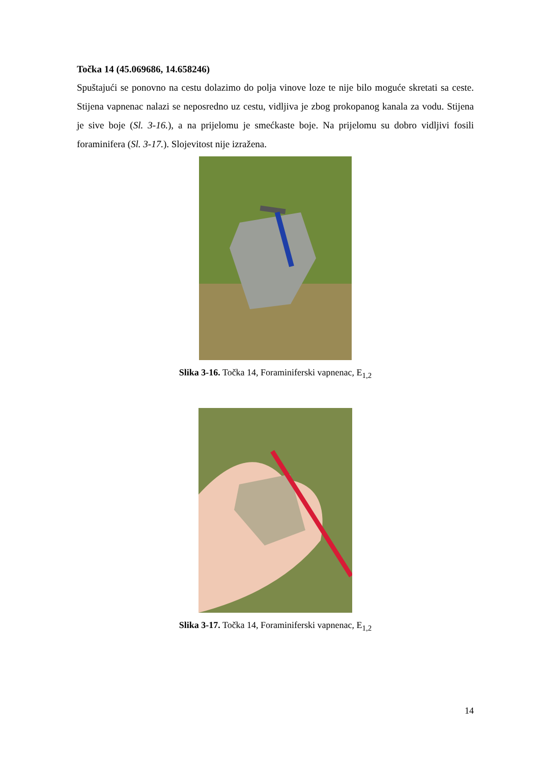Točka 14 (45.069686, 14.658246)
Spuštajući se ponovno na cestu dolazimo do polja vinove loze te nije bilo moguće skretati sa ceste. Stijena vapnenac nalazi se neposredno uz cestu, vidljiva je zbog prokopanog kanala za vodu. Stijena je sive boje (Sl. 3-16.), a na prijelomu je smećkaste boje. Na prijelomu su dobro vidljivi fosili foraminifera (Sl. 3-17.). Slojevitost nije izražena.
Slika 3-16. Točka 14, Foraminiferski vapnenac, E<sub>1,2</sub>
Slika 3-17. Točka 14, Foraminiferski vapnenac, E<sub>1,2</sub>
14